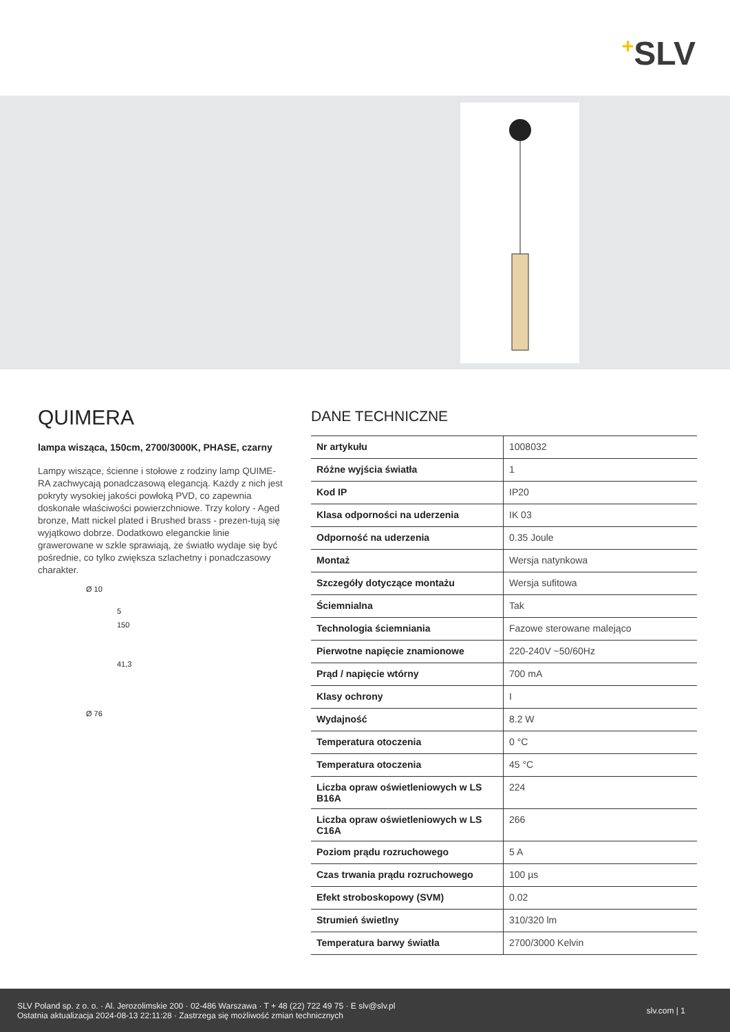+SLV
QUIMERA
lampa wisząca, 150cm, 2700/3000K, PHASE, czarny
Lampy wiszące, ścienne i stołowe z rodziny lamp QUIME-RA zachwycają ponadczasową elegancją. Każdy z nich jest pokryty wysokiej jakości powłoką PVD, co zapewnia doskonałe właściwości powierzchniowe. Trzy kolory - Aged bronze, Matt nickel plated i Brushed brass - prezen-tują się wyjątkowo dobrze. Dodatkowo eleganckie linie grawerowane w szkle sprawiają, że światło wydaje się być pośrednie, co tylko zwiększa szlachetny i ponadczasowy charakter.
Ø 10
5
150
41,3
Ø 76
DANE TECHNICZNE
| Nr artykułu | 1008032 |
| Różne wyjścia światła | 1 |
| Kod IP | IP20 |
| Klasa odporności na uderzenia | IK 03 |
| Odporność na uderzenia | 0.35 Joule |
| Montaż | Wersja natynkowa |
| Szczegóły dotyczące montażu | Wersja sufitowa |
| Ściemnialna | Tak |
| Technologia ściemniania | Fazowe sterowane malejąco |
| Pierwotne napięcie znamionowe | 220-240V ~50/60Hz |
| Prąd / napięcie wtórny | 700 mA |
| Klasy ochrony | I |
| Wydajność | 8.2 W |
| Temperatura otoczenia | 0 °C |
| Temperatura otoczenia | 45 °C |
| Liczba opraw oświetleniowych w LS B16A | 224 |
| Liczba opraw oświetleniowych w LS C16A | 266 |
| Poziom prądu rozruchowego | 5 A |
| Czas trwania prądu rozruchowego | 100 µs |
| Efekt stroboskopowy (SVM) | 0.02 |
| Strumień świetlny | 310/320 lm |
| Temperatura barwy światła | 2700/3000 Kelvin |
SLV Poland sp. z o. o. · Al. Jerozolimskie 200 · 02-486 Warszawa · T + 48 (22) 722 49 75 · E slv@slv.pl
Ostatnia aktualizacja 2024-08-13 22:11:28 · Zastrzega się możliwość zmian technicznych
slv.com | 1